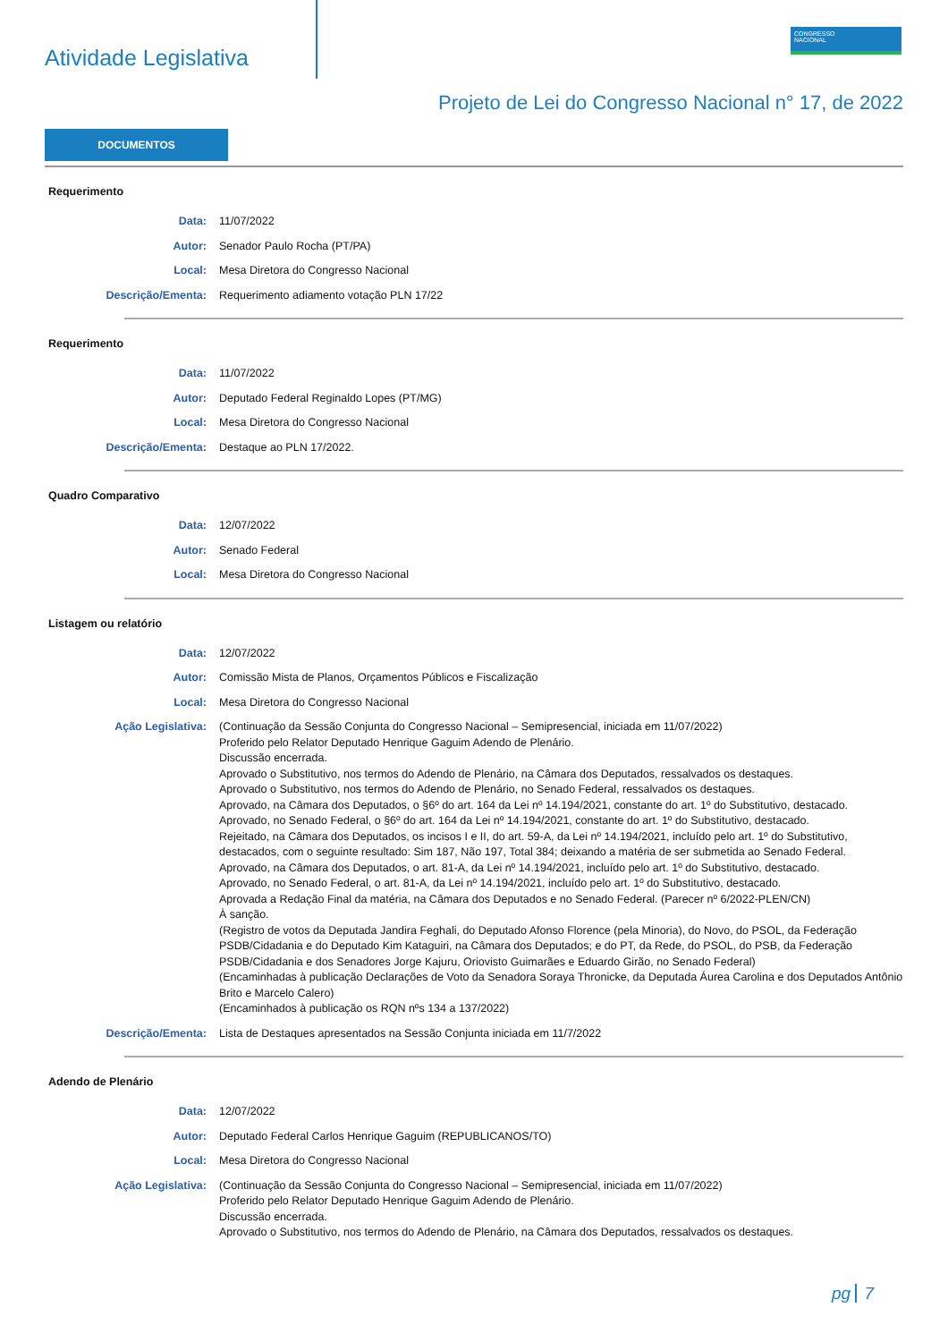Atividade Legislativa
CONGRESSO
NACIONAL
Projeto de Lei do Congresso Nacional n° 17, de 2022
DOCUMENTOS
Requerimento
Data: 11/07/2022
Autor: Senador Paulo Rocha (PT/PA)
Local: Mesa Diretora do Congresso Nacional
Descrição/Ementa: Requerimento adiamento votação PLN 17/22
Requerimento
Data: 11/07/2022
Autor: Deputado Federal Reginaldo Lopes (PT/MG)
Local: Mesa Diretora do Congresso Nacional
Descrição/Ementa: Destaque ao PLN 17/2022.
Quadro Comparativo
Data: 12/07/2022
Autor: Senado Federal
Local: Mesa Diretora do Congresso Nacional
Listagem ou relatório
Data: 12/07/2022
Autor: Comissão Mista de Planos, Orçamentos Públicos e Fiscalização
Local: Mesa Diretora do Congresso Nacional
Ação Legislativa: (Continuação da Sessão Conjunta do Congresso Nacional – Semipresencial, iniciada em 11/07/2022)
Proferido pelo Relator Deputado Henrique Gaguim Adendo de Plenário.
Discussão encerrada.
Aprovado o Substitutivo, nos termos do Adendo de Plenário, na Câmara dos Deputados, ressalvados os destaques.
Aprovado o Substitutivo, nos termos do Adendo de Plenário, no Senado Federal, ressalvados os destaques.
Aprovado, na Câmara dos Deputados, o §6º do art. 164 da Lei nº 14.194/2021, constante do art. 1º do Substitutivo, destacado.
Aprovado, no Senado Federal, o §6º do art. 164 da Lei nº 14.194/2021, constante do art. 1º do Substitutivo, destacado.
Rejeitado, na Câmara dos Deputados, os incisos I e II, do art. 59-A, da Lei nº 14.194/2021, incluído pelo art. 1º do Substitutivo, destacados, com o seguinte resultado: Sim 187, Não 197, Total 384; deixando a matéria de ser submetida ao Senado Federal.
Aprovado, na Câmara dos Deputados, o art. 81-A, da Lei nº 14.194/2021, incluído pelo art. 1º do Substitutivo, destacado.
Aprovado, no Senado Federal, o art. 81-A, da Lei nº 14.194/2021, incluído pelo art. 1º do Substitutivo, destacado.
Aprovada a Redação Final da matéria, na Câmara dos Deputados e no Senado Federal. (Parecer nº 6/2022-PLEN/CN)
À sanção.
(Registro de votos da Deputada Jandira Feghali, do Deputado Afonso Florence (pela Minoria), do Novo, do PSOL, da Federação PSDB/Cidadania e do Deputado Kim Kataguiri, na Câmara dos Deputados; e do PT, da Rede, do PSOL, do PSB, da Federação PSDB/Cidadania e dos Senadores Jorge Kajuru, Oriovisto Guimarães e Eduardo Girão, no Senado Federal)
(Encaminhadas à publicação Declarações de Voto da Senadora Soraya Thronicke, da Deputada Áurea Carolina e dos Deputados Antônio Brito e Marcelo Calero)
(Encaminhados à publicação os RQN nºs 134 a 137/2022)
Descrição/Ementa: Lista de Destaques apresentados na Sessão Conjunta iniciada em 11/7/2022
Adendo de Plenário
Data: 12/07/2022
Autor: Deputado Federal Carlos Henrique Gaguim (REPUBLICANOS/TO)
Local: Mesa Diretora do Congresso Nacional
Ação Legislativa: (Continuação da Sessão Conjunta do Congresso Nacional – Semipresencial, iniciada em 11/07/2022)
Proferido pelo Relator Deputado Henrique Gaguim Adendo de Plenário.
Discussão encerrada.
Aprovado o Substitutivo, nos termos do Adendo de Plenário, na Câmara dos Deputados, ressalvados os destaques.
pg 7